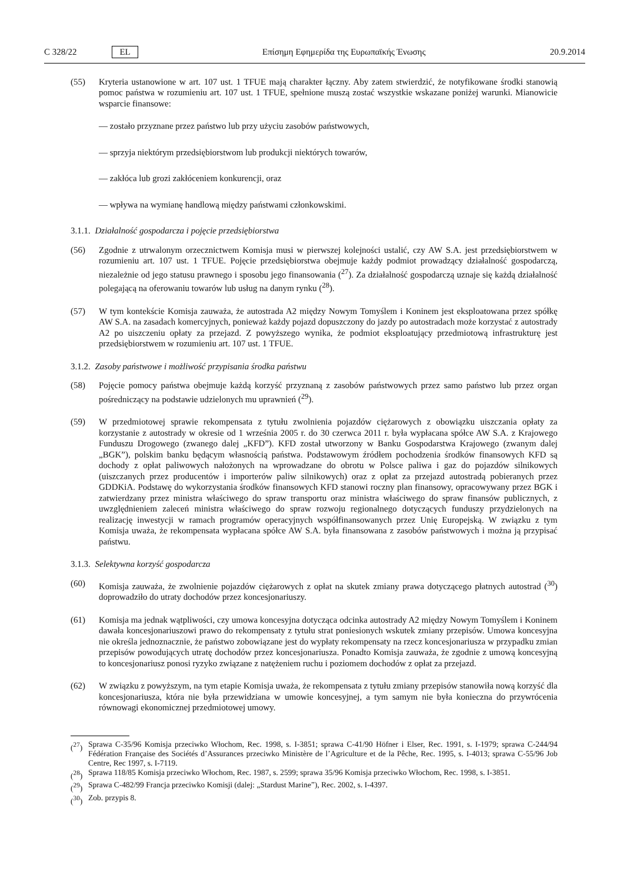C 328/22 EL Επίσημη Εφημερίδα της Ευρωπαϊκής Ένωσης 20.9.2014
(55) Kryteria ustanowione w art. 107 ust. 1 TFUE mają charakter łączny. Aby zatem stwierdzić, że notyfikowane środki stanowią pomoc państwa w rozumieniu art. 107 ust. 1 TFUE, spełnione muszą zostać wszystkie wskazane poniżej warunki. Mianowicie wsparcie finansowe:
— zostało przyznane przez państwo lub przy użyciu zasobów państwowych,
— sprzyja niektórym przedsiębiorstwom lub produkcji niektórych towarów,
— zakłóca lub grozi zakłóceniem konkurencji, oraz
— wpływa na wymianę handlową między państwami członkowskimi.
3.1.1. Działalność gospodarcza i pojęcie przedsiębiorstwa
(56) Zgodnie z utrwalonym orzecznictwem Komisja musi w pierwszej kolejności ustalić, czy AW S.A. jest przedsiębiorstwem w rozumieniu art. 107 ust. 1 TFUE. Pojęcie przedsiębiorstwa obejmuje każdy podmiot prowadzący działalność gospodarczą, niezależnie od jego statusu prawnego i sposobu jego finansowania (<sup>27</sup>). Za działalność gospodarczą uznaje się każdą działalność polegającą na oferowaniu towarów lub usług na danym rynku (<sup>28</sup>).
(57) W tym kontekście Komisja zauważa, że autostrada A2 między Nowym Tomyślem i Koninem jest eksploatowana przez spółkę AW S.A. na zasadach komercyjnych, ponieważ każdy pojazd dopuszczony do jazdy po autostradach może korzystać z autostrady A2 po uiszczeniu opłaty za przejazd. Z powyższego wynika, że podmiot eksploatujący przedmiotową infrastrukturę jest przedsiębiorstwem w rozumieniu art. 107 ust. 1 TFUE.
3.1.2. Zasoby państwowe i możliwość przypisania środka państwu
(58) Pojęcie pomocy państwa obejmuje każdą korzyść przyznaną z zasobów państwowych przez samo państwo lub przez organ pośredniczący na podstawie udzielonych mu uprawnień (<sup>29</sup>).
(59) W przedmiotowej sprawie rekompensata z tytułu zwolnienia pojazdów ciężarowych z obowiązku uiszczania opłaty za korzystanie z autostrady w okresie od 1 września 2005 r. do 30 czerwca 2011 r. była wypłacana spółce AW S.A. z Krajowego Funduszu Drogowego (zwanego dalej „KFD”). KFD został utworzony w Banku Gospodarstwa Krajowego (zwanym dalej „BGK”), polskim banku będącym własnością państwa. Podstawowym źródłem pochodzenia środków finansowych KFD są dochody z opłat paliwowych nałożonych na wprowadzane do obrotu w Polsce paliwa i gaz do pojazdów silnikowych (uiszczanych przez producentów i importerów paliw silnikowych) oraz z opłat za przejazd autostradą pobieranych przez GDDKiA. Podstawę do wykorzystania środków finansowych KFD stanowi roczny plan finansowy, opracowywany przez BGK i zatwierdzany przez ministra właściwego do spraw transportu oraz ministra właściwego do spraw finansów publicznych, z uwzględnieniem zaleceń ministra właściwego do spraw rozwoju regionalnego dotyczących funduszy przydzielonych na realizację inwestycji w ramach programów operacyjnych współfinansowanych przez Unię Europejską. W związku z tym Komisja uważa, że rekompensata wypłacana spółce AW S.A. była finansowana z zasobów państwowych i można ją przypisać państwu.
3.1.3. Selektywna korzyść gospodarcza
(60) Komisja zauważa, że zwolnienie pojazdów ciężarowych z opłat na skutek zmiany prawa dotyczącego płatnych autostrad (<sup>30</sup>) doprowadziło do utraty dochodów przez koncesjonariuszy.
(61) Komisja ma jednak wątpliwości, czy umowa koncesyjna dotycząca odcinka autostrady A2 między Nowym Tomyślem i Koninem dawała koncesjonariuszowi prawo do rekompensaty z tytułu strat poniesionych wskutek zmiany przepisów. Umowa koncesyjna nie określa jednoznacznie, że państwo zobowiązane jest do wypłaty rekompensaty na rzecz koncesjonariusza w przypadku zmian przepisów powodujących utratę dochodów przez koncesjonariusza. Ponadto Komisja zauważa, że zgodnie z umową koncesyjną to koncesjonariusz ponosi ryzyko związane z natężeniem ruchu i poziomem dochodów z opłat za przejazd.
(62) W związku z powyższym, na tym etapie Komisja uważa, że rekompensata z tytułu zmiany przepisów stanowiła nową korzyść dla koncesjonariusza, która nie była przewidziana w umowie koncesyjnej, a tym samym nie była konieczna do przywrócenia równowagi ekonomicznej przedmiotowej umowy.
(<sup>27</sup>) Sprawa C-35/96 Komisja przeciwko Włochom, Rec. 1998, s. I-3851; sprawa C-41/90 Höfner i Elser, Rec. 1991, s. I-1979; sprawa C-244/94 Fédération Française des Sociétés d’Assurances przeciwko Ministère de l’Agriculture et de la Pêche, Rec. 1995, s. I-4013; sprawa C-55/96 Job Centre, Rec 1997, s. I-7119.
(<sup>28</sup>) Sprawa 118/85 Komisja przeciwko Włochom, Rec. 1987, s. 2599; sprawa 35/96 Komisja przeciwko Włochom, Rec. 1998, s. I-3851.
(<sup>29</sup>) Sprawa C-482/99 Francja przeciwko Komisji (dalej: „Stardust Marine”), Rec. 2002, s. I-4397.
(<sup>30</sup>) Zob. przypis 8.